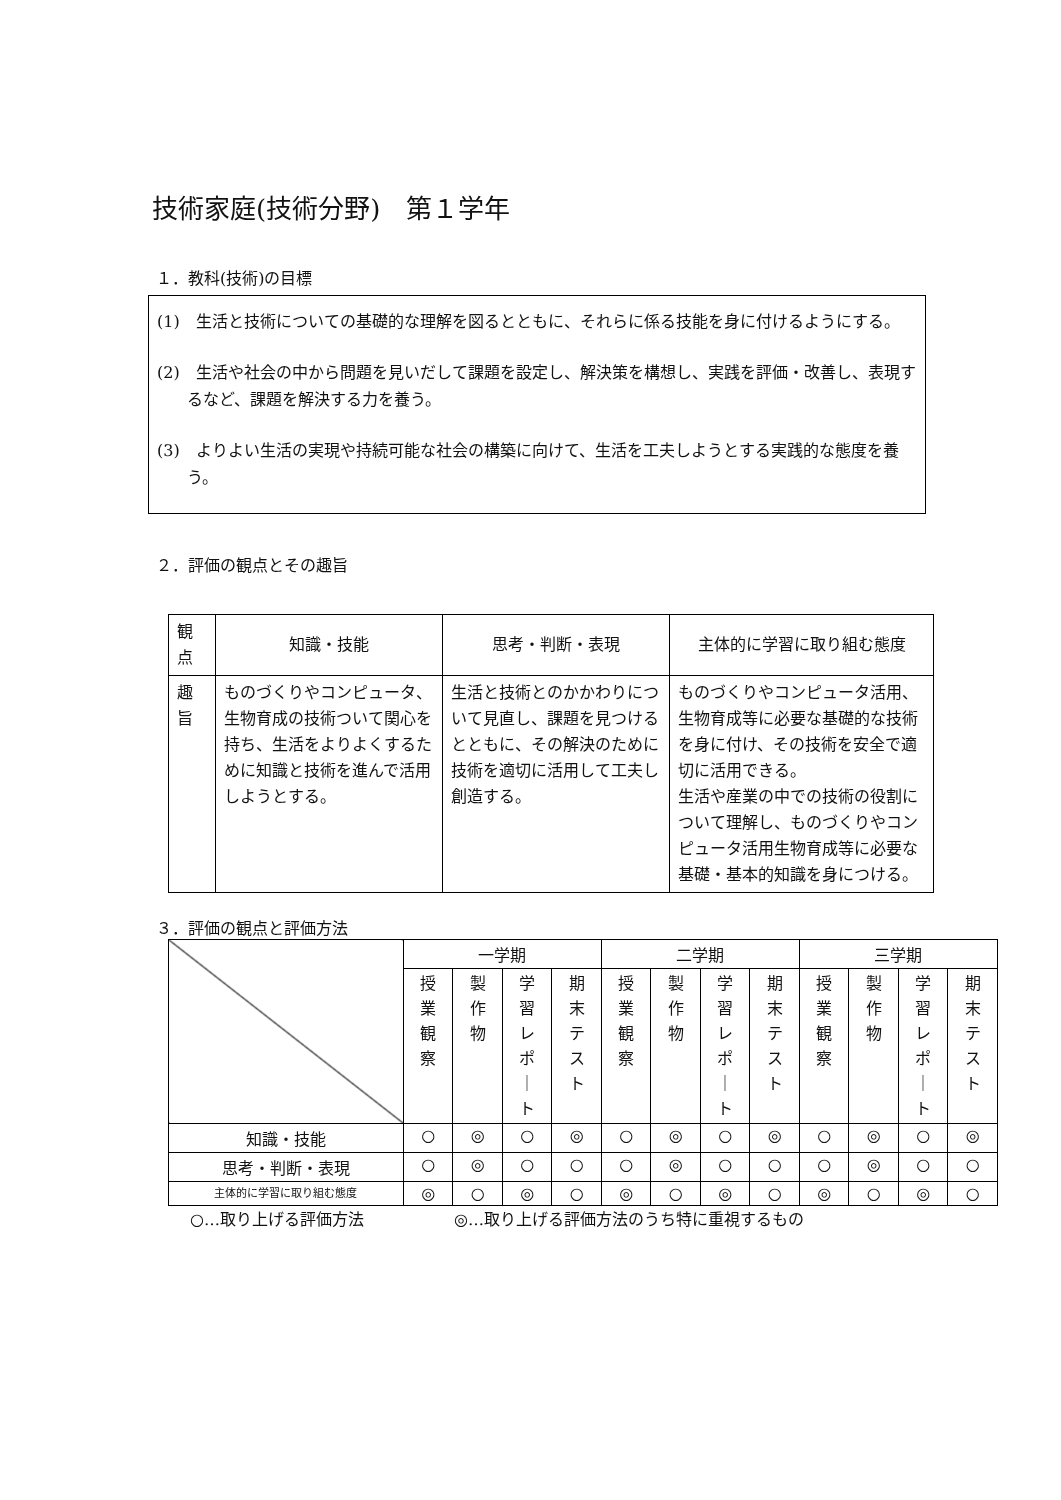技術家庭(技術分野)　第１学年
１．教科(技術)の目標
(1)　生活と技術についての基礎的な理解を図るとともに、それらに係る技能を身に付けるようにする。
(2)　生活や社会の中から問題を見いだして課題を設定し、解決策を構想し、実践を評価・改善し、表現するなど、課題を解決する力を養う。
(3)　よりよい生活の実現や持続可能な社会の構築に向けて、生活を工夫しようとする実践的な態度を養う。
２．評価の観点とその趣旨
| 観 点 | 知識・技能 | 思考・判断・表現 | 主体的に学習に取り組む態度 |
| 趣 旨 | ものづくりやコンピュータ、生物育成の技術ついて関心を持ち、生活をよりよくするために知識と技術を進んで活用しようとする。 | 生活と技術とのかかわりについて見直し、課題を見つけるとともに、その解決のために技術を適切に活用して工夫し創造する。 | ものづくりやコンピュータ活用、生物育成等に必要な基礎的な技術を身に付け、その技術を安全で適切に活用できる。 生活や産業の中での技術の役割について理解し、ものづくりやコンピュータ活用生物育成等に必要な基礎・基本的知識を身につける。 |
３．評価の観点と評価方法
| | 一学期 | | | | 二学期 | | | | 三学期 | | | |
| --- | --- | --- | --- | --- | --- | --- | --- | --- | --- | --- | --- | --- |
| | 授 業 観 察 | 製 作 物 | 学 習 レ ポ ｜ ト | 期 末 テ ス ト | 授 業 観 察 | 製 作 物 | 学 習 レ ポ ｜ ト | 期 末 テ ス ト | 授 業 観 察 | 製 作 物 | 学 習 レ ポ ｜ ト | 期 末 テ ス ト |
| 知識・技能 | ○ | ◎ | ○ | ◎ | ○ | ◎ | ○ | ◎ | ○ | ◎ | ○ | ◎ |
| 思考・判断・表現 | ○ | ◎ | ○ | ○ | ○ | ◎ | ○ | ○ | ○ | ◎ | ○ | ○ |
| 主体的に学習に取り組む態度 | ◎ | ○ | ◎ | ○ | ◎ | ○ | ◎ | ○ | ◎ | ○ | ◎ | ○ |
○…取り上げる評価方法 ◎…取り上げる評価方法のうち特に重視するもの